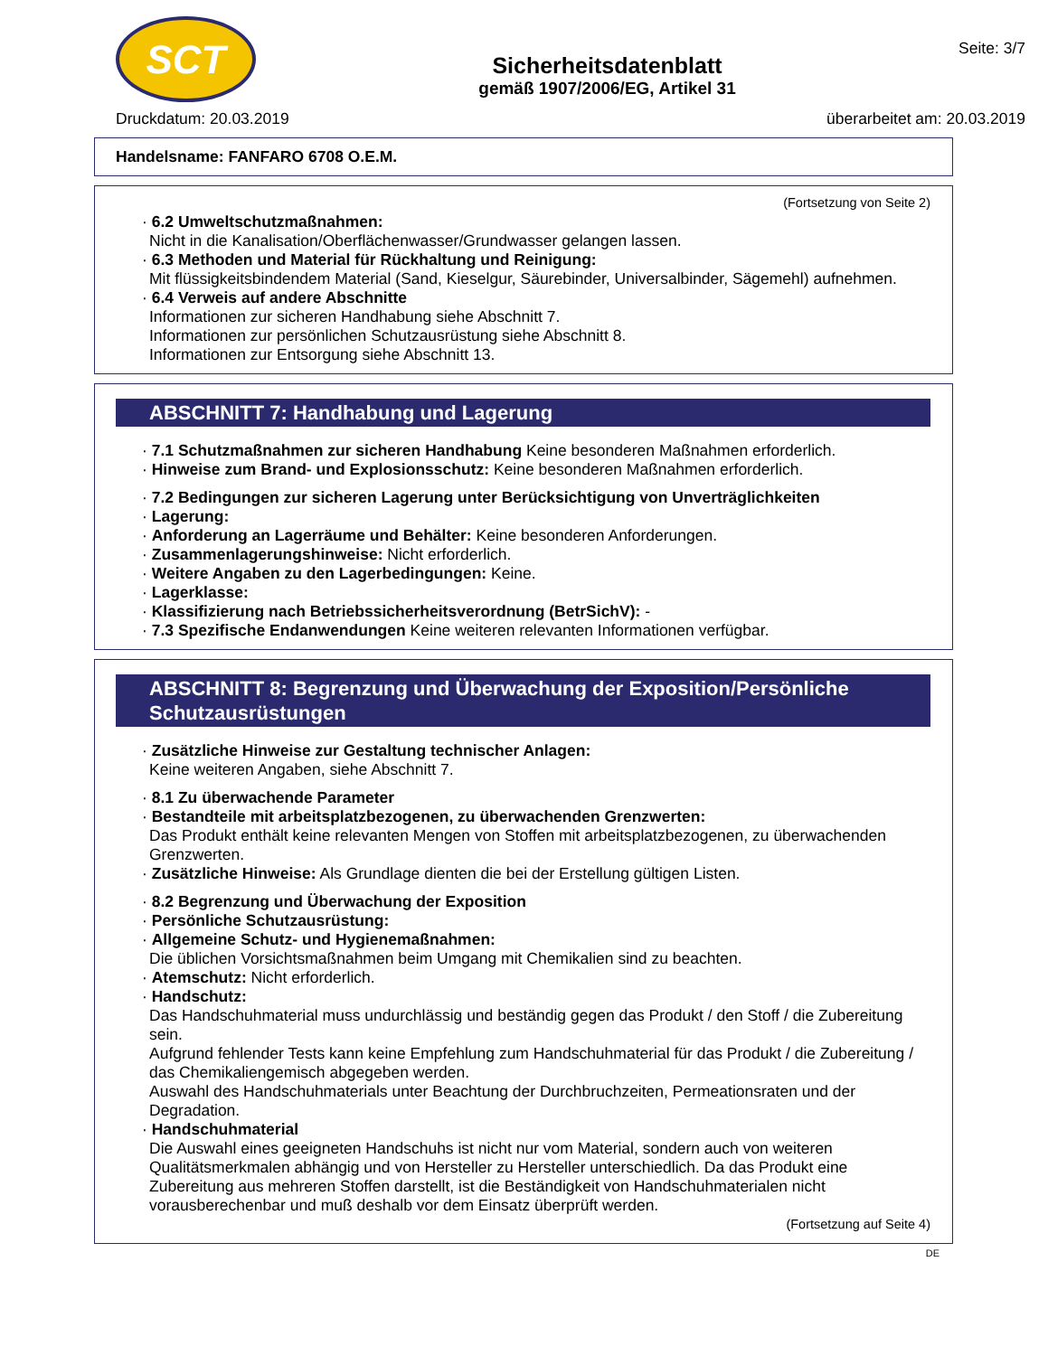SCT
Sicherheitsdatenblatt
gemäß 1907/2006/EG, Artikel 31
Seite: 3/7
Druckdatum: 20.03.2019 überarbeitet am: 20.03.2019
Handelsname: FANFARO 6708 O.E.M.
(Fortsetzung von Seite 2)
· 6.2 Umweltschutzmaßnahmen:
Nicht in die Kanalisation/Oberflächenwasser/Grundwasser gelangen lassen.
· 6.3 Methoden und Material für Rückhaltung und Reinigung:
Mit flüssigkeitsbindendem Material (Sand, Kieselgur, Säurebinder, Universalbinder, Sägemehl) aufnehmen.
· 6.4 Verweis auf andere Abschnitte
Informationen zur sicheren Handhabung siehe Abschnitt 7.
Informationen zur persönlichen Schutzausrüstung siehe Abschnitt 8.
Informationen zur Entsorgung siehe Abschnitt 13.
ABSCHNITT 7: Handhabung und Lagerung
· 7.1 Schutzmaßnahmen zur sicheren Handhabung Keine besonderen Maßnahmen erforderlich.
· Hinweise zum Brand- und Explosionsschutz: Keine besonderen Maßnahmen erforderlich.
· 7.2 Bedingungen zur sicheren Lagerung unter Berücksichtigung von Unverträglichkeiten
· Lagerung:
· Anforderung an Lagerräume und Behälter: Keine besonderen Anforderungen.
· Zusammenlagerungshinweise: Nicht erforderlich.
· Weitere Angaben zu den Lagerbedingungen: Keine.
· Lagerklasse:
· Klassifizierung nach Betriebssicherheitsverordnung (BetrSichV): -
· 7.3 Spezifische Endanwendungen Keine weiteren relevanten Informationen verfügbar.
ABSCHNITT 8: Begrenzung und Überwachung der Exposition/Persönliche Schutzausrüstungen
· Zusätzliche Hinweise zur Gestaltung technischer Anlagen:
Keine weiteren Angaben, siehe Abschnitt 7.
· 8.1 Zu überwachende Parameter
· Bestandteile mit arbeitsplatzbezogenen, zu überwachenden Grenzwerten:
Das Produkt enthält keine relevanten Mengen von Stoffen mit arbeitsplatzbezogenen, zu überwachenden Grenzwerten.
· Zusätzliche Hinweise: Als Grundlage dienten die bei der Erstellung gültigen Listen.
· 8.2 Begrenzung und Überwachung der Exposition
· Persönliche Schutzausrüstung:
· Allgemeine Schutz- und Hygienemaßnahmen:
Die üblichen Vorsichtsmaßnahmen beim Umgang mit Chemikalien sind zu beachten.
· Atemschutz: Nicht erforderlich.
· Handschutz:
Das Handschuhmaterial muss undurchlässig und beständig gegen das Produkt / den Stoff / die Zubereitung sein.
Aufgrund fehlender Tests kann keine Empfehlung zum Handschuhmaterial für das Produkt / die Zubereitung / das Chemikaliengemisch abgegeben werden.
Auswahl des Handschuhmaterials unter Beachtung der Durchbruchzeiten, Permeationsraten und der Degradation.
· Handschuhmaterial
Die Auswahl eines geeigneten Handschuhs ist nicht nur vom Material, sondern auch von weiteren Qualitätsmerkmalen abhängig und von Hersteller zu Hersteller unterschiedlich. Da das Produkt eine Zubereitung aus mehreren Stoffen darstellt, ist die Beständigkeit von Handschuhmaterialen nicht vorausberechenbar und muß deshalb vor dem Einsatz überprüft werden.
(Fortsetzung auf Seite 4)
DE